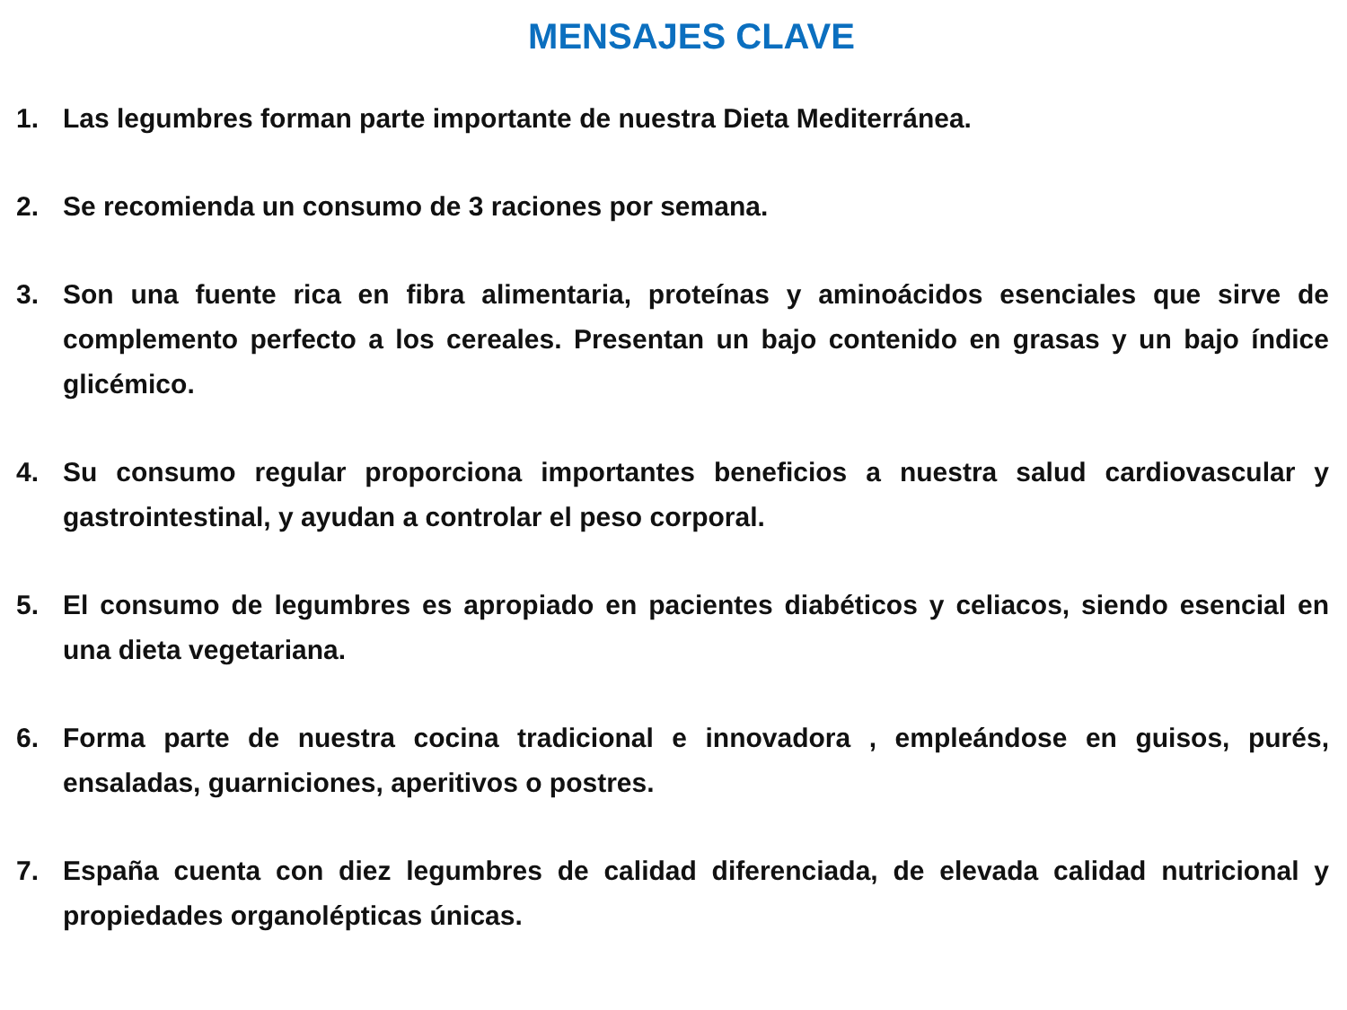MENSAJES CLAVE
1. Las legumbres forman parte importante de nuestra Dieta Mediterránea.
2. Se recomienda un consumo de 3 raciones por semana.
3. Son una fuente rica en fibra alimentaria, proteínas y aminoácidos esenciales que sirve de complemento perfecto a los cereales. Presentan un bajo contenido en grasas y un bajo índice glicémico.
4. Su consumo regular proporciona importantes beneficios a nuestra salud cardiovascular y gastrointestinal, y ayudan a controlar el peso corporal.
5. El consumo de legumbres es apropiado en pacientes diabéticos y celiacos, siendo esencial en una dieta vegetariana.
6. Forma parte de nuestra cocina tradicional e innovadora , empleándose en guisos, purés, ensaladas, guarniciones, aperitivos o postres.
7. España cuenta con diez legumbres de calidad diferenciada, de elevada calidad nutricional y propiedades organolépticas únicas.